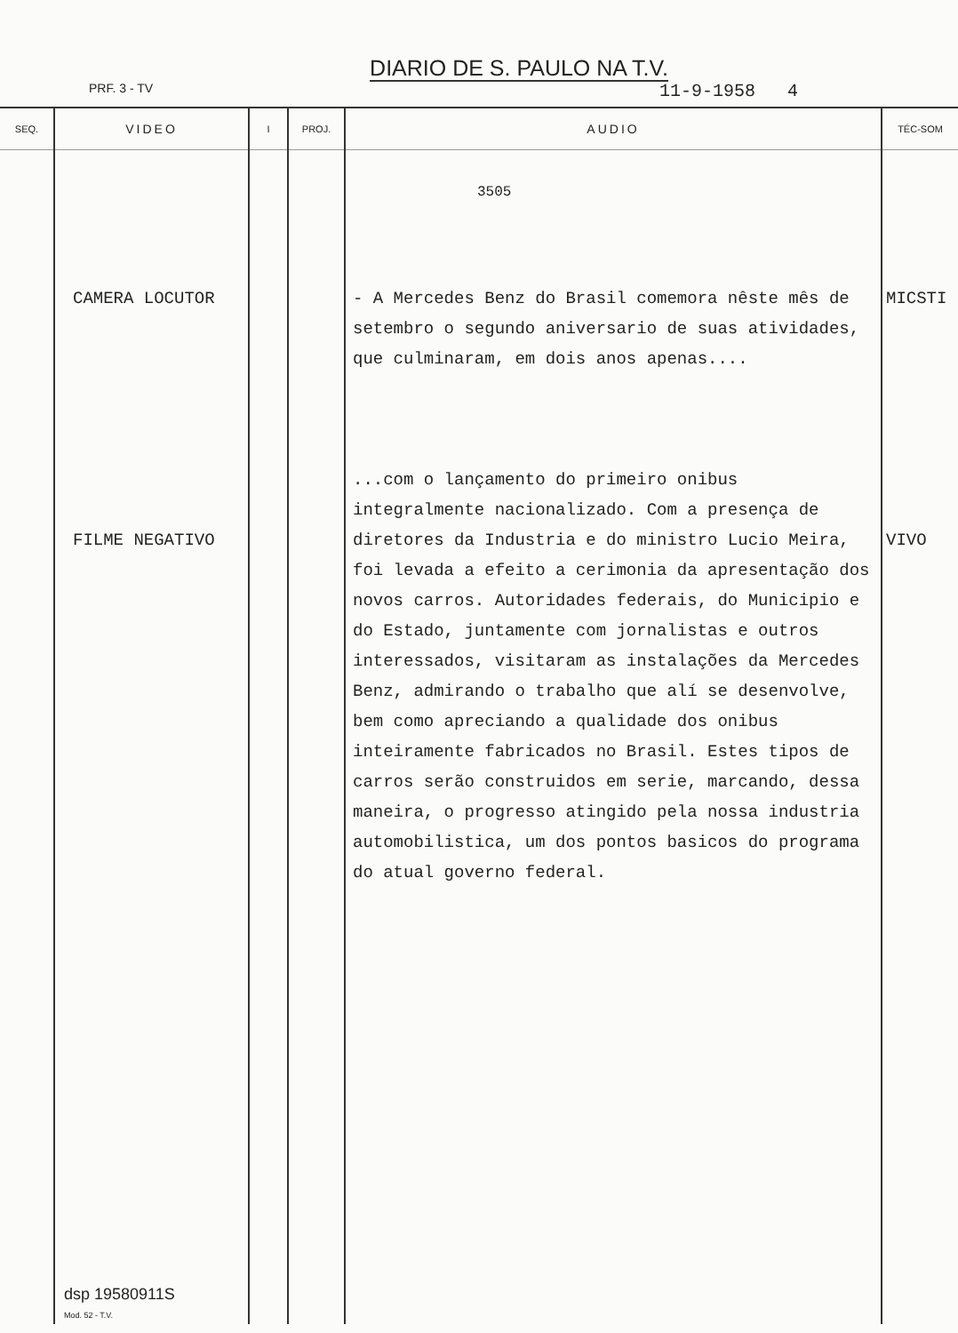DIARIO DE S. PAULO NA T.V.
PRF. 3 - TV 11-9-1958 4
| SEQ. | VIDEO | I | PROJ. | AUDIO | TÉC-SOM |
| --- | --- | --- | --- | --- | --- |
| | CAMERA LOCUTOR FILME NEGATIVO | | | 3505 - A Mercedes Benz do Brasil comemora nêste mês de setembro o segundo aniversario de suas atividades, que culminaram, em dois anos apenas.... ...com o lançamento do primeiro onibus integralmente nacionalizado. Com a presença de diretores da Industria e do ministro Lucio Meira, foi levada a efeito a cerimonia da apresentação dos novos carros. Autoridades federais, do Municipio e do Estado, juntamente com jornalistas e outros interessados, visitaram as instalações da Mercedes Benz, admirando o trabalho que alí se desenvolve, bem como apreciando a qualidade dos onibus inteiramente fabricados no Brasil. Estes tipos de carros serão construidos em serie, marcando, dessa maneira, o progresso atingido pela nossa industria automobilistica, um dos pontos basicos do programa do atual governo federal. | MICSTI VIVO |
dsp 19580911S
Mod. 52 - T.V.